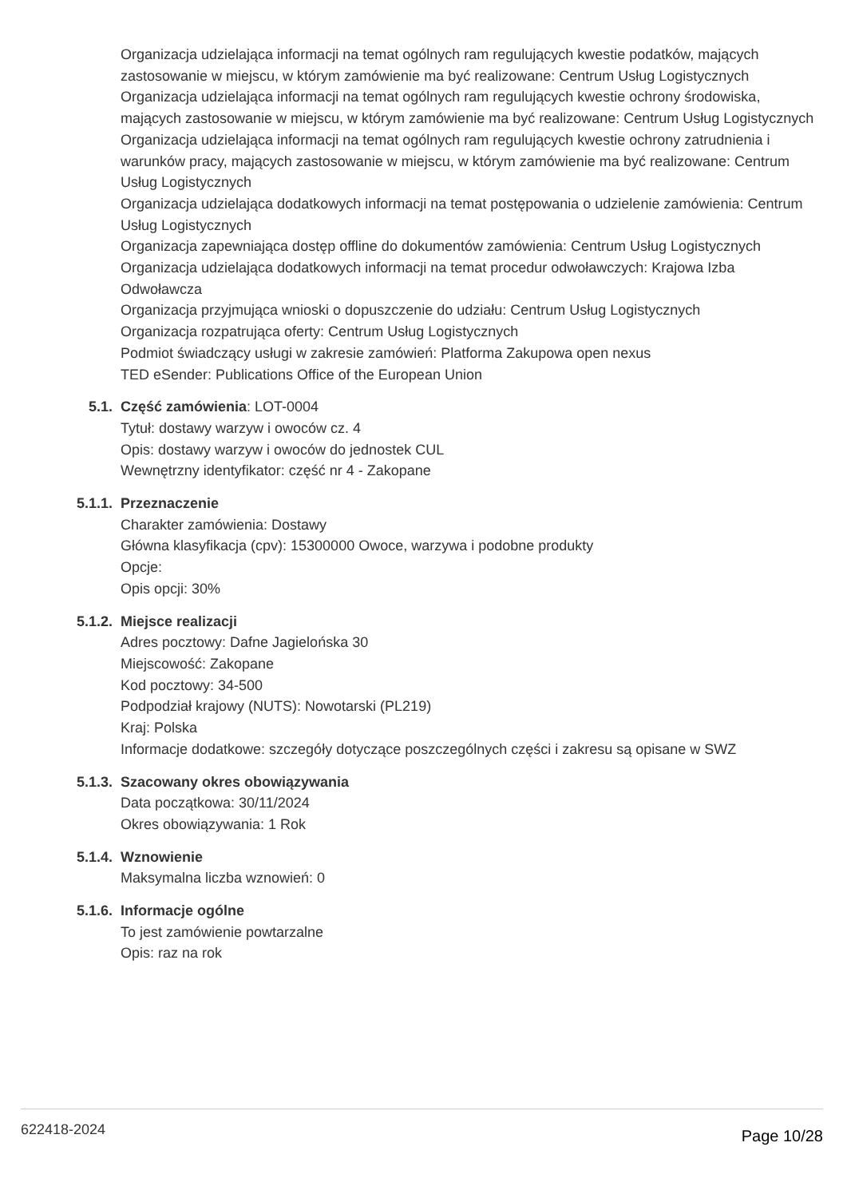Organizacja udzielająca informacji na temat ogólnych ram regulujących kwestie podatków, mających zastosowanie w miejscu, w którym zamówienie ma być realizowane: Centrum Usług Logistycznych
Organizacja udzielająca informacji na temat ogólnych ram regulujących kwestie ochrony środowiska, mających zastosowanie w miejscu, w którym zamówienie ma być realizowane: Centrum Usług Logistycznych
Organizacja udzielająca informacji na temat ogólnych ram regulujących kwestie ochrony zatrudnienia i warunków pracy, mających zastosowanie w miejscu, w którym zamówienie ma być realizowane: Centrum Usług Logistycznych
Organizacja udzielająca dodatkowych informacji na temat postępowania o udzielenie zamówienia: Centrum Usług Logistycznych
Organizacja zapewniająca dostęp offline do dokumentów zamówienia: Centrum Usług Logistycznych
Organizacja udzielająca dodatkowych informacji na temat procedur odwoławczych: Krajowa Izba Odwoławcza
Organizacja przyjmująca wnioski o dopuszczenie do udziału: Centrum Usług Logistycznych
Organizacja rozpatrująca oferty: Centrum Usług Logistycznych
Podmiot świadczący usługi w zakresie zamówień: Platforma Zakupowa open nexus
TED eSender: Publications Office of the European Union
5.1. Część zamówienia: LOT-0004
Tytuł: dostawy warzyw i owoców cz. 4
Opis: dostawy warzyw i owoców do jednostek CUL
Wewnętrzny identyfikator: część nr 4 - Zakopane
5.1.1. Przeznaczenie
Charakter zamówienia: Dostawy
Główna klasyfikacja (cpv): 15300000 Owoce, warzywa i podobne produkty
Opcje:
Opis opcji: 30%
5.1.2. Miejsce realizacji
Adres pocztowy: Dafne Jagielońska 30
Miejscowość: Zakopane
Kod pocztowy: 34-500
Podpodział krajowy (NUTS): Nowotarski (PL219)
Kraj: Polska
Informacje dodatkowe: szczegóły dotyczące poszczególnych części i zakresu są opisane w SWZ
5.1.3. Szacowany okres obowiązywania
Data początkowa: 30/11/2024
Okres obowiązywania: 1 Rok
5.1.4. Wznowienie
Maksymalna liczba wznowień: 0
5.1.6. Informacje ogólne
To jest zamówienie powtarzalne
Opis: raz na rok
622418-2024 Page 10/28